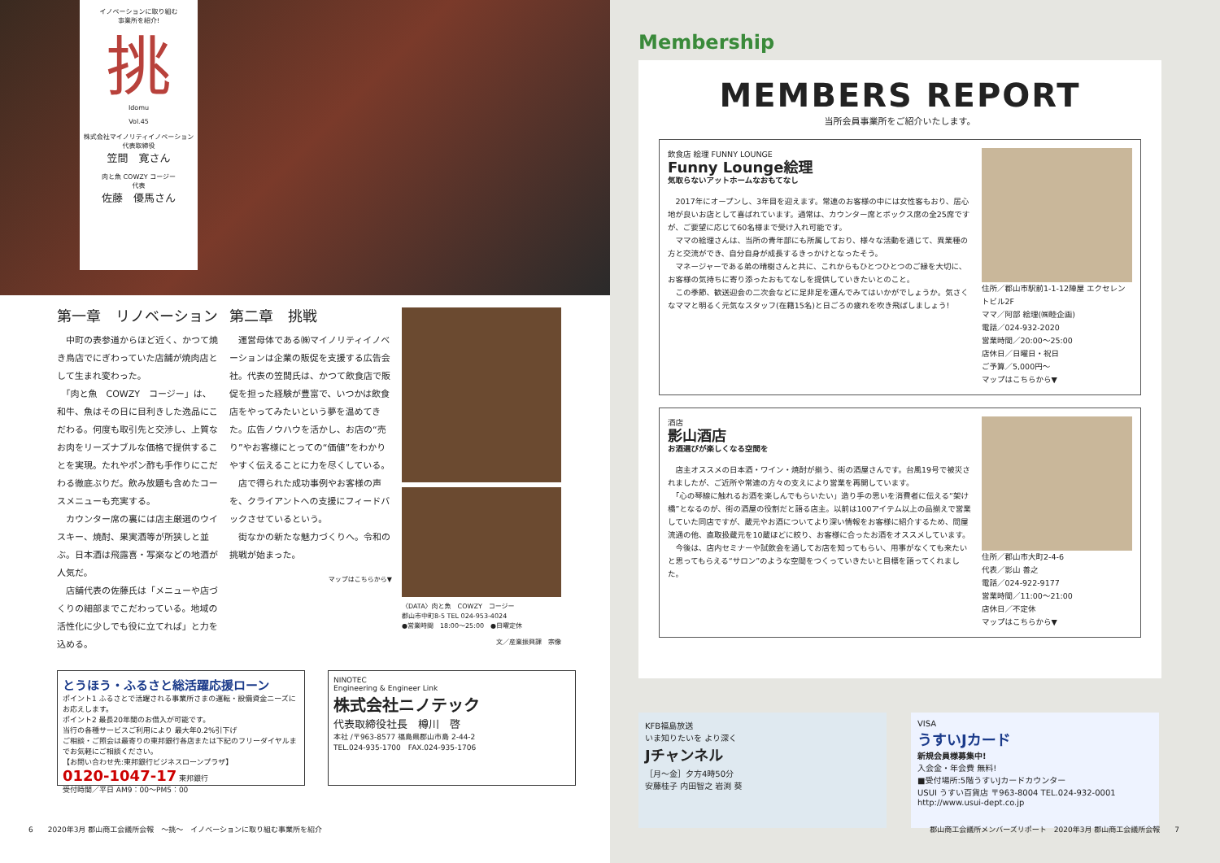イノベーションに取り組む
事業所を紹介!
挑
Idomu
Vol.45
株式会社マイノリティイノベーション
代表取締役
笠間　寛さん
肉と魚 COWZY コージー
代表
佐藤　優馬さん
第一章　リノベーション
　中町の表参道からほど近く、かつて焼き鳥店でにぎわっていた店舗が焼肉店として生まれ変わった。
　「肉と魚　COWZY　コージー」は、和牛、魚はその日に目利きした逸品にこだわる。何度も取引先と交渉し、上質なお肉をリーズナブルな価格で提供することを実現。たれやポン酢も手作りにこだわる徹底ぶりだ。飲み放題も含めたコースメニューも充実する。
　カウンター席の裏には店主厳選のウイスキー、焼酎、果実酒等が所狭しと並ぶ。日本酒は飛露喜・写楽などの地酒が人気だ。
　店舗代表の佐藤氏は「メニューや店づくりの細部までこだわっている。地域の活性化に少しでも役に立てれば」と力を込める。
第二章　挑戦
　運営母体である㈱マイノリティイノベーションは企業の販促を支援する広告会社。代表の笠間氏は、かつて飲食店で販促を担った経験が豊富で、いつかは飲食店をやってみたいという夢を温めてきた。広告ノウハウを活かし、お店の“売り”やお客様にとっての“価値”をわかりやすく伝えることに力を尽くしている。
　店で得られた成功事例やお客様の声を、クライアントへの支援にフィードバックさせているという。
　街なかの新たな魅力づくりへ。令和の挑戦が始まった。
マップはこちらから▼
〈DATA〉肉と魚　COWZY　コージー
郡山市中町8-5 TEL 024-953-4024
●営業時間　18:00〜25:00　●日曜定休
文／産業振興課　宗像
とうほう・ふるさと総活躍応援ローン
ポイント1 ふるさとで活躍される事業所さまの運転・設備資金ニーズにお応えします。
ポイント2 最長20年間のお借入が可能です。
当行の各種サービスご利用により 最大年0.2%引下げ
ご相談・ご照会は最寄りの東邦銀行各店または下記のフリーダイヤルまでお気軽にご相談ください。
【お問い合わせ先:東邦銀行ビジネスローンプラザ】
0120-1047-17 東邦銀行
受付時間／平日 AM9：00〜PM5：00
NINOTEC
Engineering & Engineer Link
株式会社ニノテック
代表取締役社長　樽川　啓
本社 /〒963-8577 福島県郡山市島 2-44-2
TEL.024-935-1700　FAX.024-935-1706
6　　2020年3月 郡山商工会議所会報　〜挑〜　イノベーションに取り組む事業所を紹介
Membership
MEMBERS REPORT
当所会員事業所をご紹介いたします。
飲食店 絵理 FUNNY LOUNGE
Funny Lounge絵理
気取らないアットホームなおもてなし
　2017年にオープンし、3年目を迎えます。常連のお客様の中には女性客もおり、居心地が良いお店として喜ばれています。通常は、カウンター席とボックス席の全25席ですが、ご要望に応じて60名様まで受け入れ可能です。
　ママの絵理さんは、当所の青年部にも所属しており、様々な活動を通じて、異業種の方と交流ができ、自分自身が成長するきっかけとなったそう。
　マネージャーである弟の晴樹さんと共に、これからもひとつひとつのご縁を大切に、お客様の気持ちに寄り添ったおもてなしを提供していきたいとのこと。
　この季節、歓送迎会の二次会などに足非足を運んでみてはいかがでしょうか。気さくなママと明るく元気なスタッフ(在籍15名)と日ごろの疲れを吹き飛ばしましょう!
住所／郡山市駅前1-1-12陣屋 エクセレントビル2F
ママ／阿部 絵理(㈱睦企画)
電話／024-932-2020
営業時間／20:00〜25:00
店休日／日曜日・祝日
ご予算／5,000円〜
マップはこちらから▼
酒店
影山酒店
お酒選びが楽しくなる空間を
　店主オススメの日本酒・ワイン・焼酎が揃う、街の酒屋さんです。台風19号で被災されましたが、ご近所や常連の方々の支えにより営業を再開しています。
　「心の琴線に触れるお酒を楽しんでもらいたい」造り手の思いを消費者に伝える“架け橋”となるのが、街の酒屋の役割だと語る店主。以前は100アイテム以上の品揃えで営業していた同店ですが、蔵元やお酒についてより深い情報をお客様に紹介するため、問屋流通の他、直取扱蔵元を10蔵ほどに絞り、お客様に合ったお酒をオススメしています。
　今後は、店内セミナーや試飲会を通してお店を知ってもらい、用事がなくても来たいと思ってもらえる“サロン”のような空間をつくっていきたいと目標を語ってくれました。
住所／郡山市大町2-4-6
代表／影山 善之
電話／024-922-9177
営業時間／11:00〜21:00
店休日／不定休
マップはこちらから▼
KFB福島放送
いま知りたいを より深く
Jチャンネル
［月〜金］夕方4時50分
安藤桂子 内田智之 岩渕 葵
VISA
うすいJカード
新規会員様募集中!
入会金・年会費 無料!
■受付場所:5階うすいJカードカウンター
USUI うすい百貨店 〒963-8004 TEL.024-932-0001 http://www.usui-dept.co.jp
郡山商工会議所メンバーズリポート　2020年3月 郡山商工会議所会報　　7